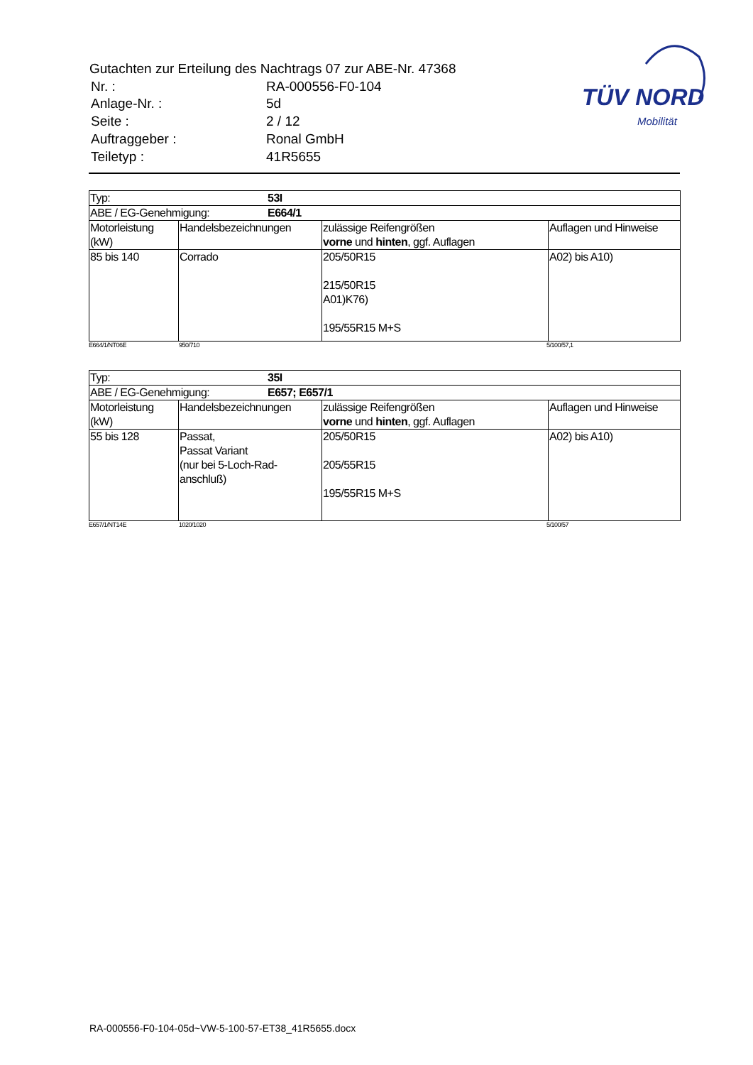Gutachten zur Erteilung des Nachtrags 07 zur ABE-Nr. 47368
| Nr. : | RA-000556-F0-104 |
| Anlage-Nr. : | 5d |
| Seite : | 2 / 12 |
| Auftraggeber : | Ronal GmbH |
| Teiletyp : | 41R5655 |
TÜV NORD
Mobilität
| Typ: 53I | | | |
| ABE / EG-Genehmigung: E664/1 | | | |
| Motorleistung (kW) | Handelsbezeichnungen | zulässige Reifengrößen vorne und hinten , ggf. Auflagen | Auflagen und Hinweise |
| 85 bis 140 | Corrado | 205/50R15 215/50R15 A01)K76) 195/55R15 M+S | A02) bis A10) |
E664/1/NT06E 950/710 5/100/57,1
| Typ: 35I | | | |
| ABE / EG-Genehmigung: E657; E657/1 | | | |
| Motorleistung (kW) | Handelsbezeichnungen | zulässige Reifengrößen vorne und hinten , ggf. Auflagen | Auflagen und Hinweise |
| 55 bis 128 | Passat, Passat Variant (nur bei 5-Loch-Rad- anschluß) | 205/50R15 205/55R15 195/55R15 M+S | A02) bis A10) |
E657/1/NT14E 1020/1020 5/100/57
RA-000556-F0-104-05d~VW-5-100-57-ET38_41R5655.docx